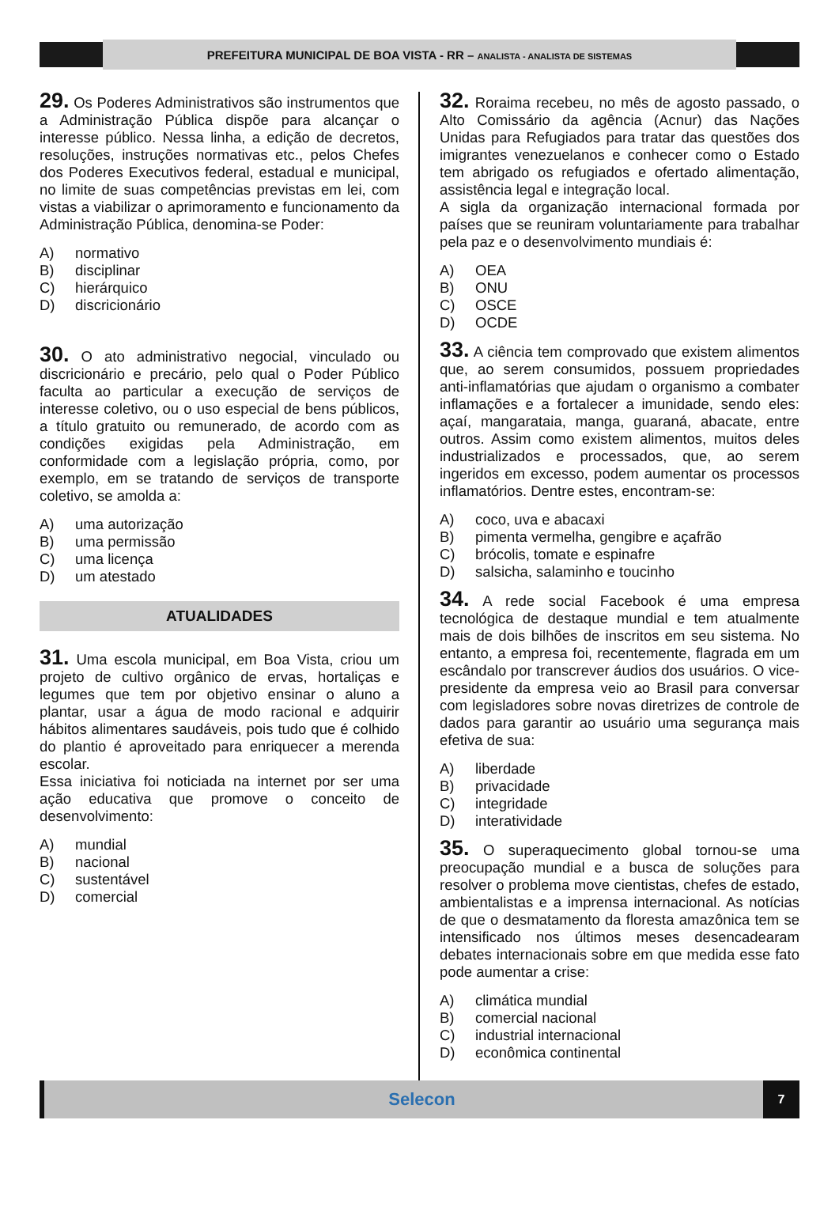PREFEITURA MUNICIPAL DE BOA VISTA - RR – ANALISTA - ANALISTA DE SISTEMAS
29. Os Poderes Administrativos são instrumentos que a Administração Pública dispõe para alcançar o interesse público. Nessa linha, a edição de decretos, resoluções, instruções normativas etc., pelos Chefes dos Poderes Executivos federal, estadual e municipal, no limite de suas competências previstas em lei, com vistas a viabilizar o aprimoramento e funcionamento da Administração Pública, denomina-se Poder:
A) normativo
B) disciplinar
C) hierárquico
D) discricionário
30. O ato administrativo negocial, vinculado ou discricionário e precário, pelo qual o Poder Público faculta ao particular a execução de serviços de interesse coletivo, ou o uso especial de bens públicos, a título gratuito ou remunerado, de acordo com as condições exigidas pela Administração, em conformidade com a legislação própria, como, por exemplo, em se tratando de serviços de transporte coletivo, se amolda a:
A) uma autorização
B) uma permissão
C) uma licença
D) um atestado
ATUALIDADES
31. Uma escola municipal, em Boa Vista, criou um projeto de cultivo orgânico de ervas, hortaliças e legumes que tem por objetivo ensinar o aluno a plantar, usar a água de modo racional e adquirir hábitos alimentares saudáveis, pois tudo que é colhido do plantio é aproveitado para enriquecer a merenda escolar.
Essa iniciativa foi noticiada na internet por ser uma ação educativa que promove o conceito de desenvolvimento:
A) mundial
B) nacional
C) sustentável
D) comercial
32. Roraima recebeu, no mês de agosto passado, o Alto Comissário da agência (Acnur) das Nações Unidas para Refugiados para tratar das questões dos imigrantes venezuelanos e conhecer como o Estado tem abrigado os refugiados e ofertado alimentação, assistência legal e integração local.
A sigla da organização internacional formada por países que se reuniram voluntariamente para trabalhar pela paz e o desenvolvimento mundiais é:
A) OEA
B) ONU
C) OSCE
D) OCDE
33. A ciência tem comprovado que existem alimentos que, ao serem consumidos, possuem propriedades anti-inflamatórias que ajudam o organismo a combater inflamações e a fortalecer a imunidade, sendo eles: açaí, mangarataia, manga, guaraná, abacate, entre outros. Assim como existem alimentos, muitos deles industrializados e processados, que, ao serem ingeridos em excesso, podem aumentar os processos inflamatórios. Dentre estes, encontram-se:
A) coco, uva e abacaxi
B) pimenta vermelha, gengibre e açafrão
C) brócolis, tomate e espinafre
D) salsicha, salaminho e toucinho
34. A rede social Facebook é uma empresa tecnológica de destaque mundial e tem atualmente mais de dois bilhões de inscritos em seu sistema. No entanto, a empresa foi, recentemente, flagrada em um escândalo por transcrever áudios dos usuários. O vice-presidente da empresa veio ao Brasil para conversar com legisladores sobre novas diretrizes de controle de dados para garantir ao usuário uma segurança mais efetiva de sua:
A) liberdade
B) privacidade
C) integridade
D) interatividade
35. O superaquecimento global tornou-se uma preocupação mundial e a busca de soluções para resolver o problema move cientistas, chefes de estado, ambientalistas e a imprensa internacional. As notícias de que o desmatamento da floresta amazônica tem se intensificado nos últimos meses desencadearam debates internacionais sobre em que medida esse fato pode aumentar a crise:
A) climática mundial
B) comercial nacional
C) industrial internacional
D) econômica continental
Selecon
7